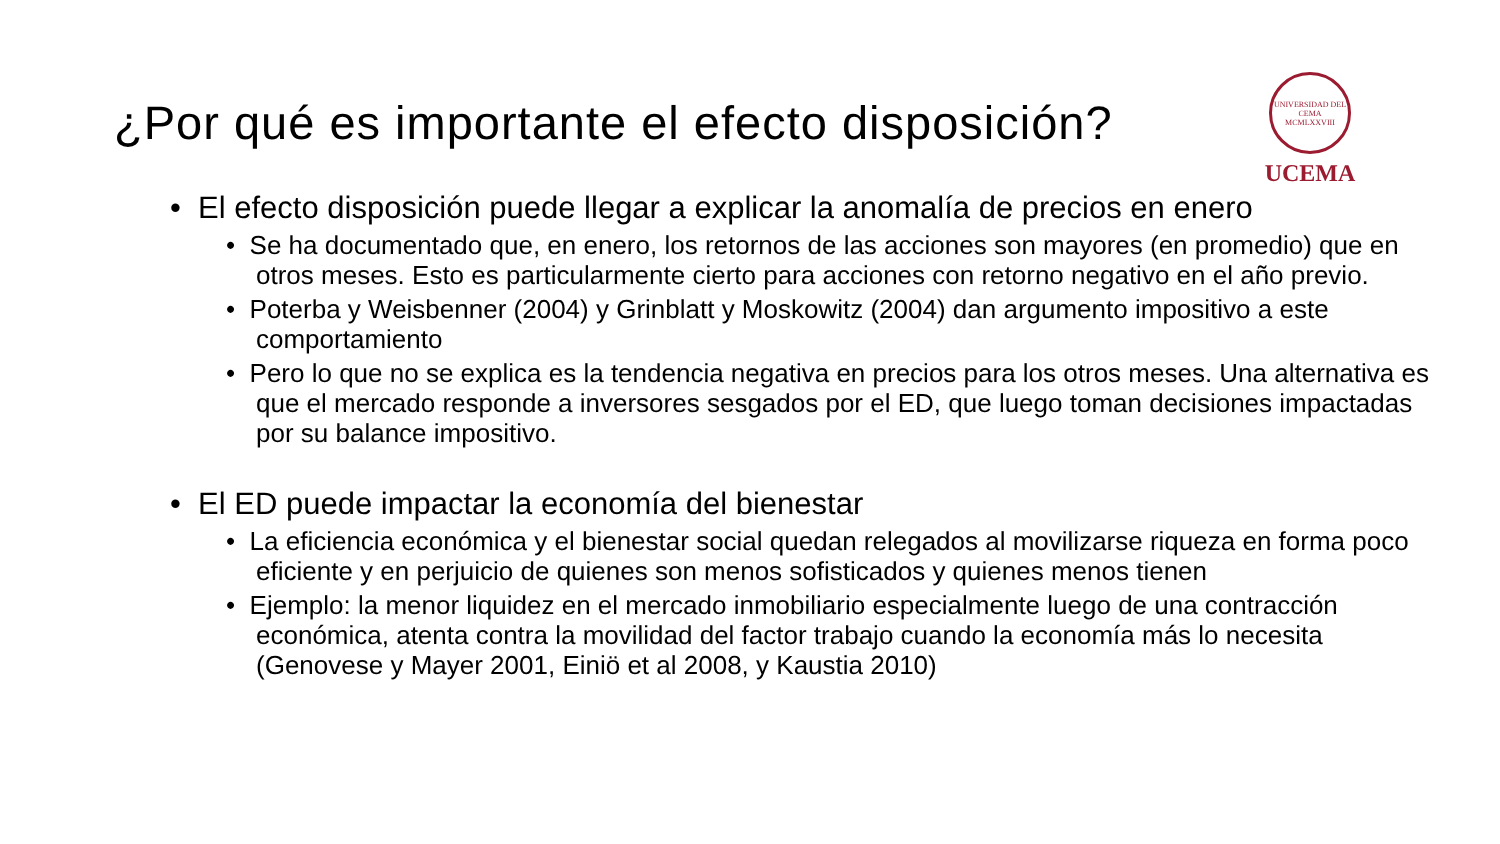¿Por qué es importante el efecto disposición?
UNIVERSIDAD DEL CEMA
MCMLXXVIII
UCEMA
• El efecto disposición puede llegar a explicar la anomalía de precios en enero
• Se ha documentado que, en enero, los retornos de las acciones son mayores (en promedio) que en otros meses. Esto es particularmente cierto para acciones con retorno negativo en el año previo.
• Poterba y Weisbenner (2004) y Grinblatt y Moskowitz (2004) dan argumento impositivo a este comportamiento
• Pero lo que no se explica es la tendencia negativa en precios para los otros meses. Una alternativa es que el mercado responde a inversores sesgados por el ED, que luego toman decisiones impactadas por su balance impositivo.
• El ED puede impactar la economía del bienestar
• La eficiencia económica y el bienestar social quedan relegados al movilizarse riqueza en forma poco eficiente y en perjuicio de quienes son menos sofisticados y quienes menos tienen
• Ejemplo: la menor liquidez en el mercado inmobiliario especialmente luego de una contracción económica, atenta contra la movilidad del factor trabajo cuando la economía más lo necesita (Genovese y Mayer 2001, Einiö et al 2008, y Kaustia 2010)